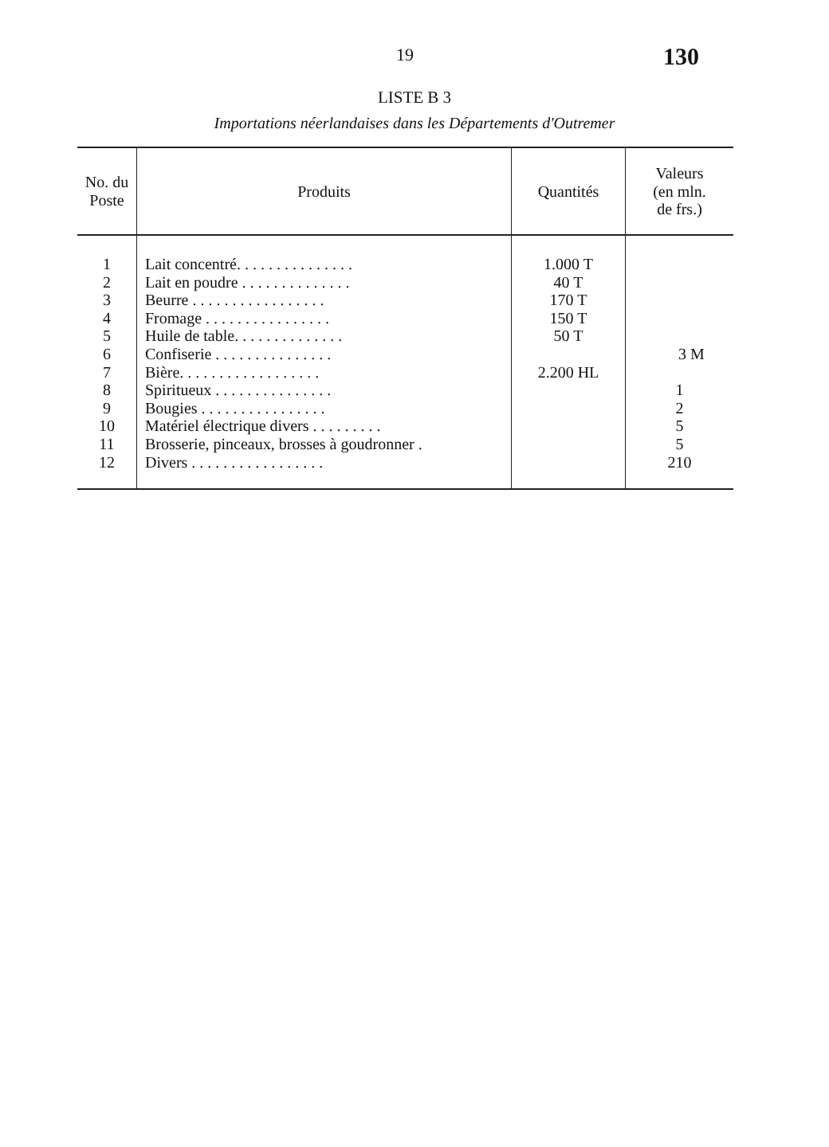19 130
LISTE B 3
Importations néerlandaises dans les Départements d'Outremer
| No. du Poste | Produits | Quantités | Valeurs (en mln. de frs.) |
| --- | --- | --- | --- |
| 1 2 3 4 5 6 7 8 9 10 11 12 | Lait concentré. . . . . . . . . . . . . . . Lait en poudre . . . . . . . . . . . . . . Beurre . . . . . . . . . . . . . . . . . Fromage . . . . . . . . . . . . . . . . Huile de table. . . . . . . . . . . . . . Confiserie . . . . . . . . . . . . . . . Bière. . . . . . . . . . . . . . . . . . Spiritueux . . . . . . . . . . . . . . . Bougies . . . . . . . . . . . . . . . . Matériel électrique divers . . . . . . . . . Brosserie, pinceaux, brosses à goudronner . Divers . . . . . . . . . . . . . . . . . | 1.000 T 40 T 170 T 150 T 50 T 2.200 HL | 3 M 1 2 5 5 210 |